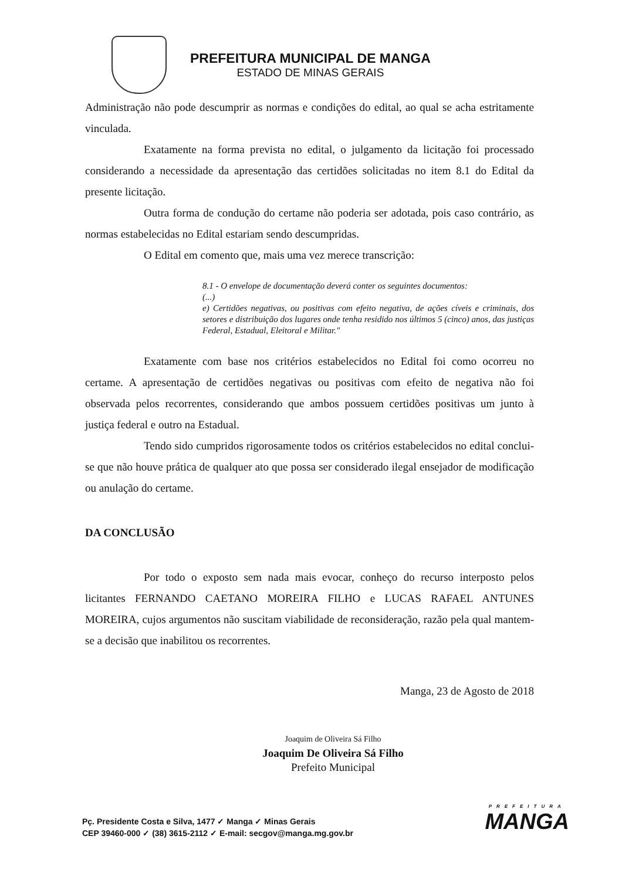PREFEITURA MUNICIPAL DE MANGA
ESTADO DE MINAS GERAIS
Administração não pode descumprir as normas e condições do edital, ao qual se acha estritamente vinculada.
Exatamente na forma prevista no edital, o julgamento da licitação foi processado considerando a necessidade da apresentação das certidões solicitadas no item 8.1 do Edital da presente licitação.
Outra forma de condução do certame não poderia ser adotada, pois caso contrário, as normas estabelecidas no Edital estariam sendo descumpridas.
O Edital em comento que, mais uma vez merece transcrição:
8.1 - O envelope de documentação deverá conter os seguintes documentos:
(...)
e) Certidões negativas, ou positivas com efeito negativa, de ações cíveis e criminais, dos setores e distribuição dos lugares onde tenha residido nos últimos 5 (cinco) anos, das justiças Federal, Estadual, Eleitoral e Militar."
Exatamente com base nos critérios estabelecidos no Edital foi como ocorreu no certame. A apresentação de certidões negativas ou positivas com efeito de negativa não foi observada pelos recorrentes, considerando que ambos possuem certidões positivas um junto à justiça federal e outro na Estadual.
Tendo sido cumpridos rigorosamente todos os critérios estabelecidos no edital conclui-se que não houve prática de qualquer ato que possa ser considerado ilegal ensejador de modificação ou anulação do certame.
DA CONCLUSÃO
Por todo o exposto sem nada mais evocar, conheço do recurso interposto pelos licitantes FERNANDO CAETANO MOREIRA FILHO e LUCAS RAFAEL ANTUNES MOREIRA, cujos argumentos não suscitam viabilidade de reconsideração, razão pela qual mantem-se a decisão que inabilitou os recorrentes.
Manga, 23 de Agosto de 2018
Joaquim de Oliveira Sá Filho
Joaquim De Oliveira Sá Filho
Prefeito Municipal
Pç. Presidente Costa e Silva, 1477 ✓ Manga ✓ Minas Gerais
CEP 39460-000 ✓ (38) 3615-2112 ✓ E-mail: secgov@manga.mg.gov.br
PREFEITURA
MANGA